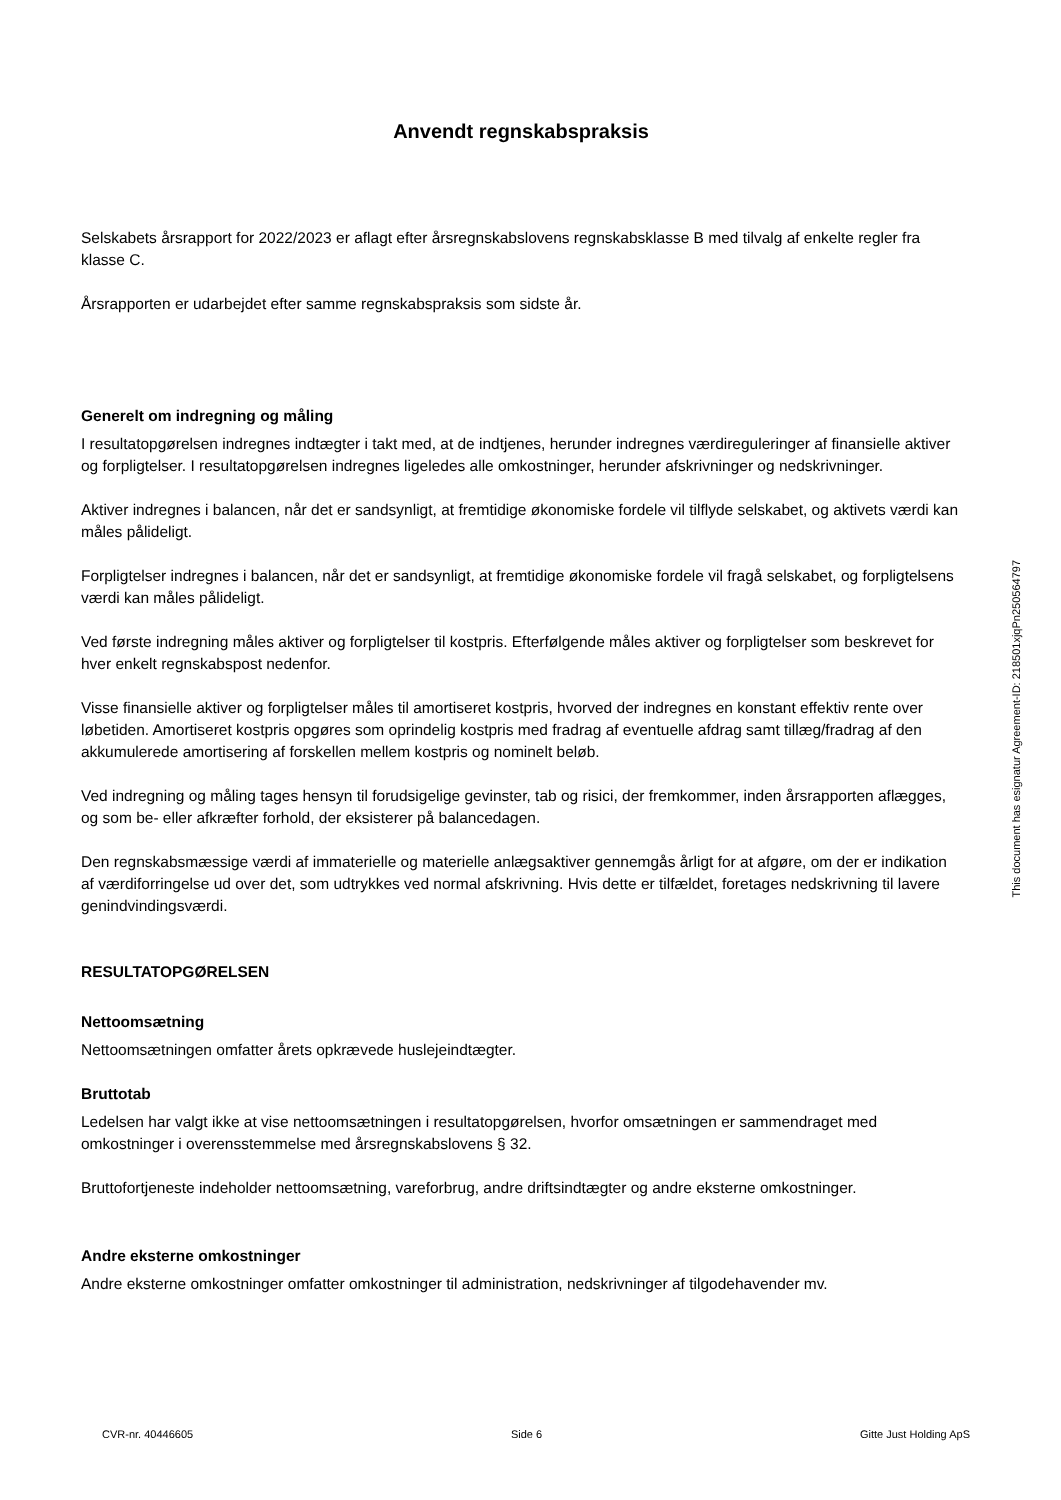Anvendt regnskabspraksis
Selskabets årsrapport for 2022/2023 er aflagt efter årsregnskabslovens regnskabsklasse B med tilvalg af enkelte regler fra klasse C.
Årsrapporten er udarbejdet efter samme regnskabspraksis som sidste år.
Generelt om indregning og måling
I resultatopgørelsen indregnes indtægter i takt med, at de indtjenes, herunder indregnes værdireguleringer af finansielle aktiver og forpligtelser. I resultatopgørelsen indregnes ligeledes alle omkostninger, herunder afskrivninger og nedskrivninger.
Aktiver indregnes i balancen, når det er sandsynligt, at fremtidige økonomiske fordele vil tilflyde selskabet, og aktivets værdi kan måles pålideligt.
Forpligtelser indregnes i balancen, når det er sandsynligt, at fremtidige økonomiske fordele vil fragå selskabet, og forpligtelsens værdi kan måles pålideligt.
Ved første indregning måles aktiver og forpligtelser til kostpris. Efterfølgende måles aktiver og forpligtelser som beskrevet for hver enkelt regnskabspost nedenfor.
Visse finansielle aktiver og forpligtelser måles til amortiseret kostpris, hvorved der indregnes en konstant effektiv rente over løbetiden. Amortiseret kostpris opgøres som oprindelig kostpris med fradrag af eventuelle afdrag samt tillæg/fradrag af den akkumulerede amortisering af forskellen mellem kostpris og nominelt beløb.
Ved indregning og måling tages hensyn til forudsigelige gevinster, tab og risici, der fremkommer, inden årsrapporten aflægges, og som be- eller afkræfter forhold, der eksisterer på balancedagen.
Den regnskabsmæssige værdi af immaterielle og materielle anlægsaktiver gennemgås årligt for at afgøre, om der er indikation af værdiforringelse ud over det, som udtrykkes ved normal afskrivning. Hvis dette er tilfældet, foretages nedskrivning til lavere genindvindingsværdi.
RESULTATOPGØRELSEN
Nettoomsætning
Nettoomsætningen omfatter årets opkrævede huslejeindtægter.
Bruttotab
Ledelsen har valgt ikke at vise nettoomsætningen i resultatopgørelsen, hvorfor omsætningen er sammendraget med omkostninger i overensstemmelse med årsregnskabslovens § 32.
Bruttofortjeneste indeholder nettoomsætning, vareforbrug, andre driftsindtægter og andre eksterne omkostninger.
Andre eksterne omkostninger
Andre eksterne omkostninger omfatter omkostninger til administration, nedskrivninger af tilgodehavender mv.
This document has esignatur Agreement-ID: 218501xjqPn250564797
CVR-nr. 40446605 Side 6 Gitte Just Holding ApS